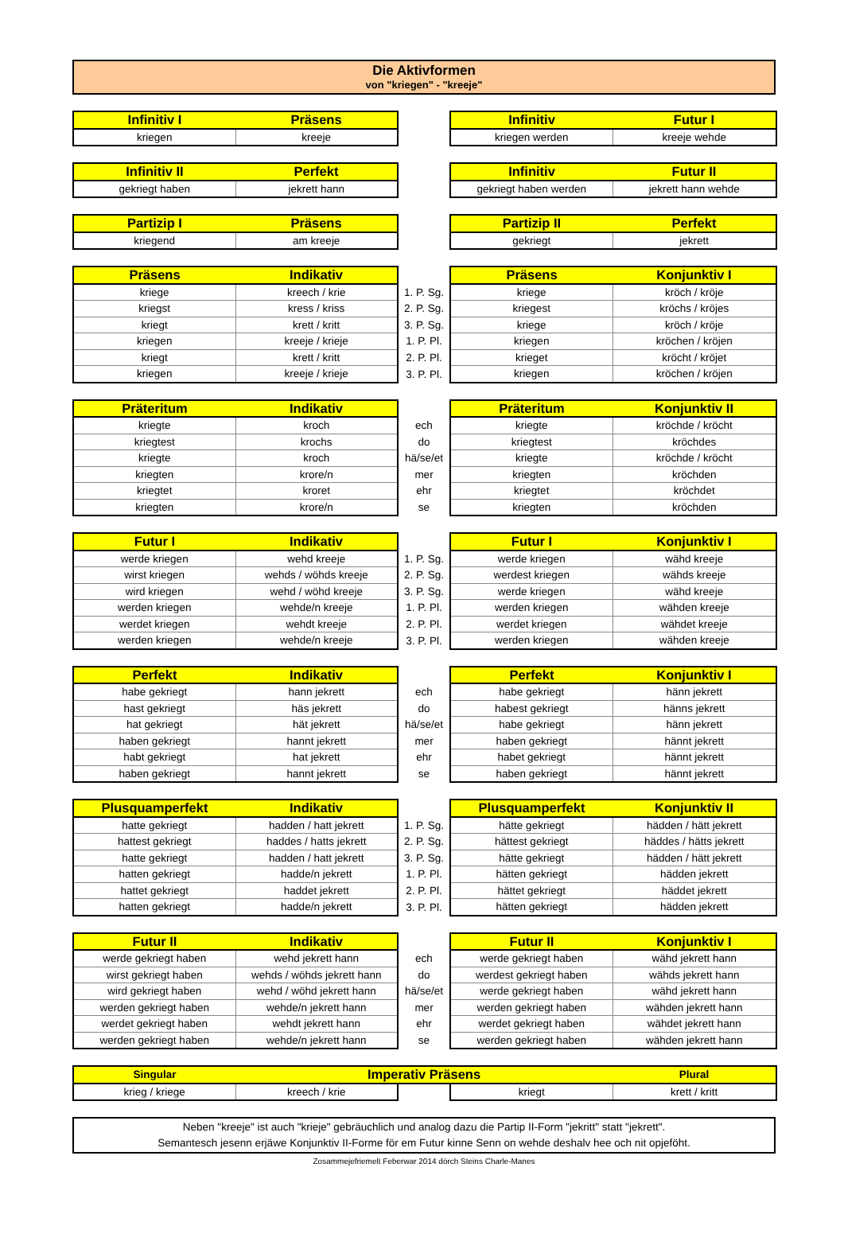Die Aktivformen
von "kriegen" - "kreeje"
| Infinitiv I | Präsens | | Infinitiv | Futur I |
| --- | --- | --- | --- | --- |
| kriegen | kreeje | | kriegen werden | kreeje wehde |
| Infinitiv II | Perfekt | | Infinitiv | Futur II |
| --- | --- | --- | --- | --- |
| gekriegt haben | jekrett hann | | gekriegt haben werden | jekrett hann wehde |
| Partizip I | Präsens | | Partizip II | Perfekt |
| --- | --- | --- | --- | --- |
| kriegend | am kreeje | | gekriegt | jekrett |
| Präsens | Indikativ | | Präsens | Konjunktiv I |
| --- | --- | --- | --- | --- |
| kriege | kreech / krie | 1. P. Sg. | kriege | kröch / kröje |
| kriegst | kress / kriss | 2. P. Sg. | kriegest | kröchs / kröjes |
| kriegt | krett / kritt | 3. P. Sg. | kriege | kröch / kröje |
| kriegen | kreeje / krieje | 1. P. Pl. | kriegen | kröchen / kröjen |
| kriegt | krett / kritt | 2. P. Pl. | krieget | kröcht / kröjet |
| kriegen | kreeje / krieje | 3. P. Pl. | kriegen | kröchen / kröjen |
| Präteritum | Indikativ | | Präteritum | Konjunktiv II |
| --- | --- | --- | --- | --- |
| kriegte | kroch | ech | kriegte | kröchde / kröcht |
| kriegtest | krochs | do | kriegtest | kröchdes |
| kriegte | kroch | hä/se/et | kriegte | kröchde / kröcht |
| kriegten | krore/n | mer | kriegten | kröchden |
| kriegtet | kroret | ehr | kriegtet | kröchdet |
| kriegten | krore/n | se | kriegten | kröchden |
| Futur I | Indikativ | | Futur I | Konjunktiv I |
| --- | --- | --- | --- | --- |
| werde kriegen | wehd kreeje | 1. P. Sg. | werde kriegen | wähd kreeje |
| wirst kriegen | wehds / wöhds kreeje | 2. P. Sg. | werdest kriegen | wähds kreeje |
| wird kriegen | wehd / wöhd kreeje | 3. P. Sg. | werde kriegen | wähd kreeje |
| werden kriegen | wehde/n kreeje | 1. P. Pl. | werden kriegen | wähden kreeje |
| werdet kriegen | wehdt kreeje | 2. P. Pl. | werdet kriegen | wähdet kreeje |
| werden kriegen | wehde/n kreeje | 3. P. Pl. | werden kriegen | wähden kreeje |
| Perfekt | Indikativ | | Perfekt | Konjunktiv I |
| --- | --- | --- | --- | --- |
| habe gekriegt | hann jekrett | ech | habe gekriegt | hänn jekrett |
| hast gekriegt | häs jekrett | do | habest gekriegt | hänns jekrett |
| hat gekriegt | hät jekrett | hä/se/et | habe gekriegt | hänn jekrett |
| haben gekriegt | hannt jekrett | mer | haben gekriegt | hännt jekrett |
| habt gekriegt | hat jekrett | ehr | habet gekriegt | hännt jekrett |
| haben gekriegt | hannt jekrett | se | haben gekriegt | hännt jekrett |
| Plusquamperfekt | Indikativ | | Plusquamperfekt | Konjunktiv II |
| --- | --- | --- | --- | --- |
| hatte gekriegt | hadden / hatt jekrett | 1. P. Sg. | hätte gekriegt | hädden / hätt jekrett |
| hattest gekriegt | haddes / hatts jekrett | 2. P. Sg. | hättest gekriegt | häddes / hätts jekrett |
| hatte gekriegt | hadden / hatt jekrett | 3. P. Sg. | hätte gekriegt | hädden / hätt jekrett |
| hatten gekriegt | hadde/n jekrett | 1. P. Pl. | hätten gekriegt | hädden jekrett |
| hattet gekriegt | haddet jekrett | 2. P. Pl. | hättet gekriegt | häddet jekrett |
| hatten gekriegt | hadde/n jekrett | 3. P. Pl. | hätten gekriegt | hädden jekrett |
| Futur II | Indikativ | | Futur II | Konjunktiv I |
| --- | --- | --- | --- | --- |
| werde gekriegt haben | wehd jekrett hann | ech | werde gekriegt haben | wähd jekrett hann |
| wirst gekriegt haben | wehds / wöhds jekrett hann | do | werdest gekriegt haben | wähds jekrett hann |
| wird gekriegt haben | wehd / wöhd jekrett hann | hä/se/et | werde gekriegt haben | wähd jekrett hann |
| werden gekriegt haben | wehde/n jekrett hann | mer | werden gekriegt haben | wähden jekrett hann |
| werdet gekriegt haben | wehdt jekrett hann | ehr | werdet gekriegt haben | wähdet jekrett hann |
| werden gekriegt haben | wehde/n jekrett hann | se | werden gekriegt haben | wähden jekrett hann |
| Singular | Imperativ Präsens | | | Plural |
| --- | --- | --- | --- | --- |
| krieg / kriege | kreech / krie | | kriegt | krett / kritt |
Neben "kreeje" ist auch "krieje" gebräuchlich und analog dazu die Partip II-Form "jekritt" statt "jekrett".
Semantesch jesenn erjäwe Konjunktiv II-Forme för em Futur kinne Senn on wehde deshalv hee och nit opjeföht.
Zosammejefriemelt Feberwar 2014 dörch Steins Charle-Manes